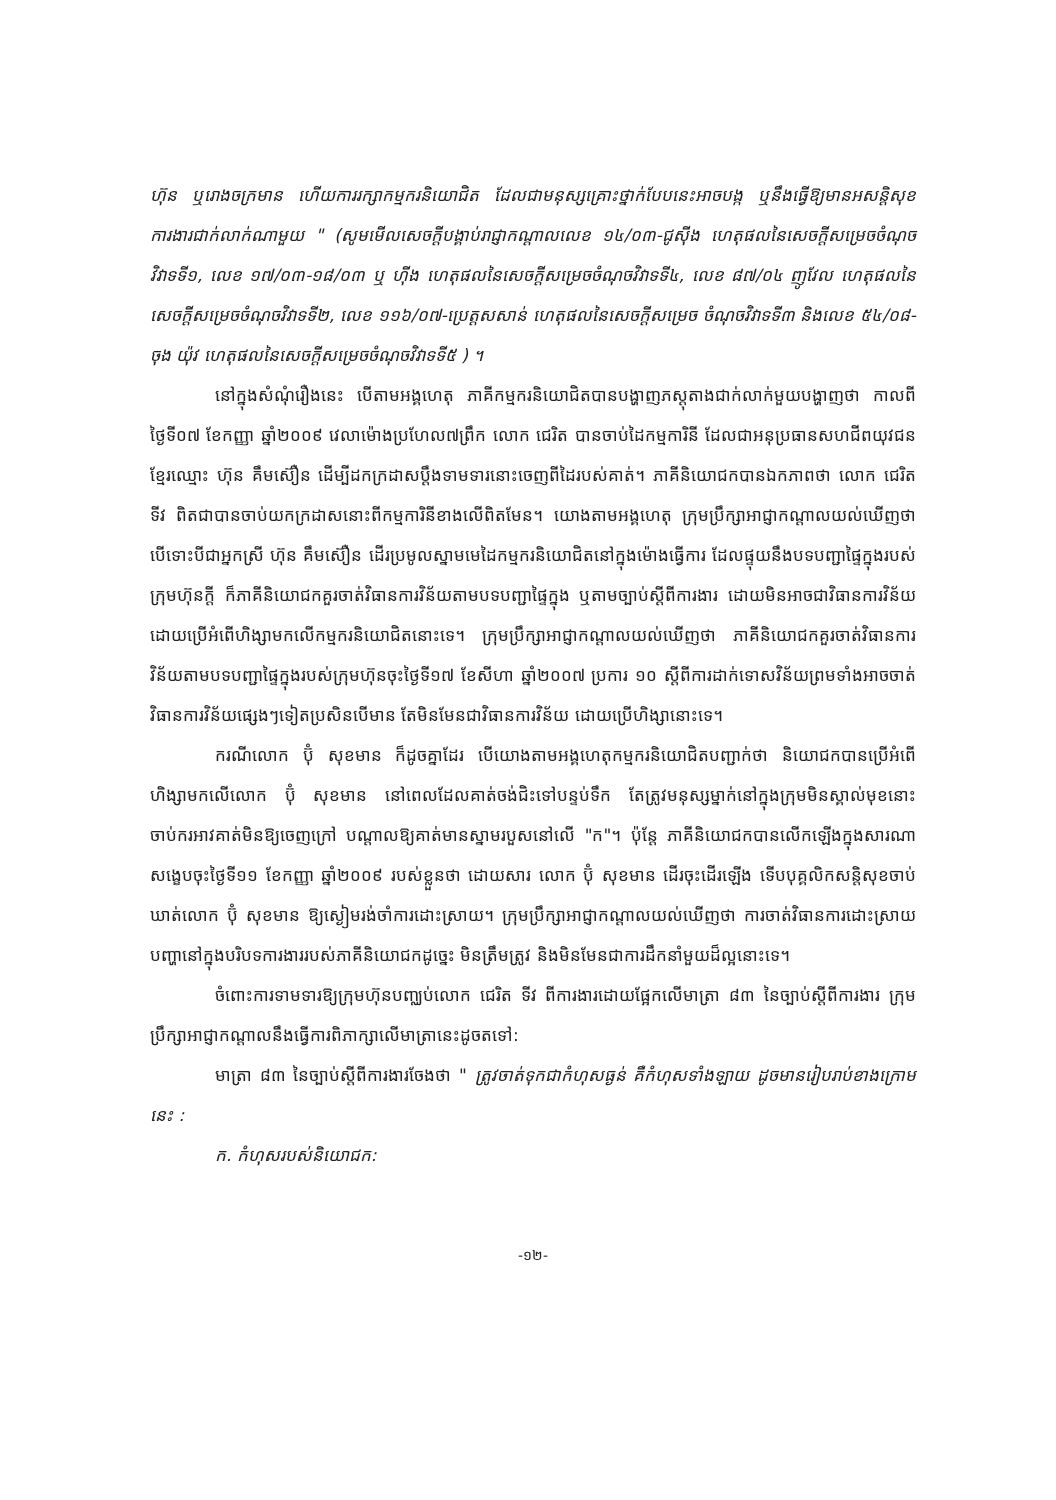ហ៊ុន ឬរោងចក្រមាន ហើយការរក្សាកម្មករនិយោជិត ដែលជាមនុស្សគ្រោះថ្នាក់បែបនេះអាចបង្ក ឬនឹងធ្វើឱ្យមានអសន្តិសុខការងារជាក់លាក់ណាមួយ " (សូមមើលសេចក្តីបង្គាប់រាជ្ញាកណ្តាលលេខ ១៤/០៣-ជូស៊ីង ហេតុផលនៃសេចក្តីសម្រេចចំណុចវិវាទទី១, លេខ ១៧/០៣-១៨/០៣ ឬ ហ៊ីង ហេតុផលនៃសេចក្តីសម្រេចចំណុចវិវាទទី៤, លេខ ៨៧/០៤ ញូវែល ហេតុផលនៃសេចក្តីសម្រេចចំណុចវិវាទទី២, លេខ ១១៦/០៧-ប្រេត្តសសាន់ ហេតុផលនៃសេចក្តីសម្រេច ចំណុចវិវាទទី៣ និងលេខ ៥៤/០៨-ចុង យ៉ុវ ហេតុផលនៃសេចក្តីសម្រេចចំណុចវិវាទទី៥ ) ។
នៅក្នុងសំណុំរឿងនេះ បើតាមអង្គហេតុ ភាគីកម្មករនិយោជិតបានបង្ហាញភស្តុតាងជាក់លាក់មួយបង្ហាញថា កាលពីថ្ងៃទី០៧ ខែកញ្ញា ឆ្នាំ២០០៩ វេលាម៉ោងប្រហែល៧ព្រឹក លោក ជេរិត បានចាប់ដៃកម្មការិនី ដែលជាអនុប្រធានសហជីពយុវជនខ្មែរឈ្មោះ ហ៊ុន គឹមស៊ឿន ដើម្បីដកក្រដាសប្តឹងទាមទារនោះចេញពីដៃរបស់គាត់។ ភាគីនិយោជកបានឯកភាពថា លោក ជេរិត ទីវ ពិតជាបានចាប់យកក្រដាសនោះពីកម្មការិនីខាងលើពិតមែន។ យោងតាមអង្គហេតុ ក្រុមប្រឹក្សាអាជ្ញាកណ្តាលយល់ឃើញថា បើទោះបីជាអ្នកស្រី ហ៊ុន គឹមស៊ឿន ដើរប្រមូលស្នាមមេដៃកម្មករនិយោជិតនៅក្នុងម៉ោងធ្វើការ ដែលផ្ទុយនឹងបទបញ្ជាផ្ទៃក្នុងរបស់ក្រុមហ៊ុនក្តី ក៏ភាគីនិយោជកគួរចាត់វិធានការវិន័យតាមបទបញ្ជាផ្ទៃក្នុង ឬតាមច្បាប់ស្តីពីការងារ ដោយមិនអាចជាវិធានការវិន័យ ដោយប្រើអំពើហិង្សាមកលើកម្មករនិយោជិតនោះទេ។ ក្រុមប្រឹក្សាអាជ្ញាកណ្តាលយល់ឃើញថា ភាគីនិយោជកគួរចាត់វិធានការវិន័យតាមបទបញ្ជាផ្ទៃក្នុងរបស់ក្រុមហ៊ុនចុះថ្ងៃទី១៧ ខែសីហា ឆ្នាំ២០០៧ ប្រការ ១០ ស្តីពីការដាក់ទោសវិន័យព្រមទាំងអាចចាត់វិធានការវិន័យផ្សេងៗទៀតប្រសិនបើមាន តែមិនមែនជាវិធានការវិន័យ ដោយប្រើហិង្សានោះទេ។
ករណីលោក ប៊ុំ សុខមាន ក៏ដូចគ្នាដែរ បើយោងតាមអង្គហេតុកម្មករនិយោជិតបញ្ជាក់ថា និយោជកបានប្រើអំពើហិង្សាមកលើលោក ប៊ុំ សុខមាន នៅពេលដែលគាត់ចង់ជិះទៅបន្ទប់ទឹក តែត្រូវមនុស្សម្នាក់នៅក្នុងក្រុមមិនស្គាល់មុខនោះចាប់ករអាវគាត់មិនឱ្យចេញក្រៅ បណ្តាលឱ្យគាត់មានស្នាមរបួសនៅលើ "ក"។ ប៉ុន្តែ ភាគីនិយោជកបានលើកឡើងក្នុងសារណាសង្ខេបចុះថ្ងៃទី១១ ខែកញ្ញា ឆ្នាំ២០០៩ របស់ខ្លួនថា ដោយសារ លោក ប៊ុំ សុខមាន ដើរចុះដើរឡើង ទើបបុគ្គលិកសន្តិសុខចាប់ឃាត់លោក ប៊ុំ សុខមាន ឱ្យស្ងៀមរង់ចាំការដោះស្រាយ។ ក្រុមប្រឹក្សាអាជ្ញាកណ្តាលយល់ឃើញថា ការចាត់វិធានការដោះស្រាយបញ្ហានៅក្នុងបរិបទការងាររបស់ភាគីនិយោជកដូច្នេះ មិនត្រឹមត្រូវ និងមិនមែនជាការដឹកនាំមួយដ៏ល្អនោះទេ។
ចំពោះការទាមទារឱ្យក្រុមហ៊ុនបញ្ឈប់លោក ជេរិត ទីវ ពីការងារដោយផ្អែកលើមាត្រា ៨៣ នៃច្បាប់ស្តីពីការងារ ក្រុមប្រឹក្សាអាជ្ញាកណ្តាលនឹងធ្វើការពិភាក្សាលើមាត្រានេះដូចតទៅ:
មាត្រា ៨៣ នៃច្បាប់ស្តីពីការងារចែងថា " ត្រូវចាត់ទុកជាកំហុសធ្ងន់ គឺកំហុសទាំងឡាយ ដូចមានរៀបរាប់ខាងក្រោមនេះ :
ក. កំហុសរបស់និយោជក:
-១២-